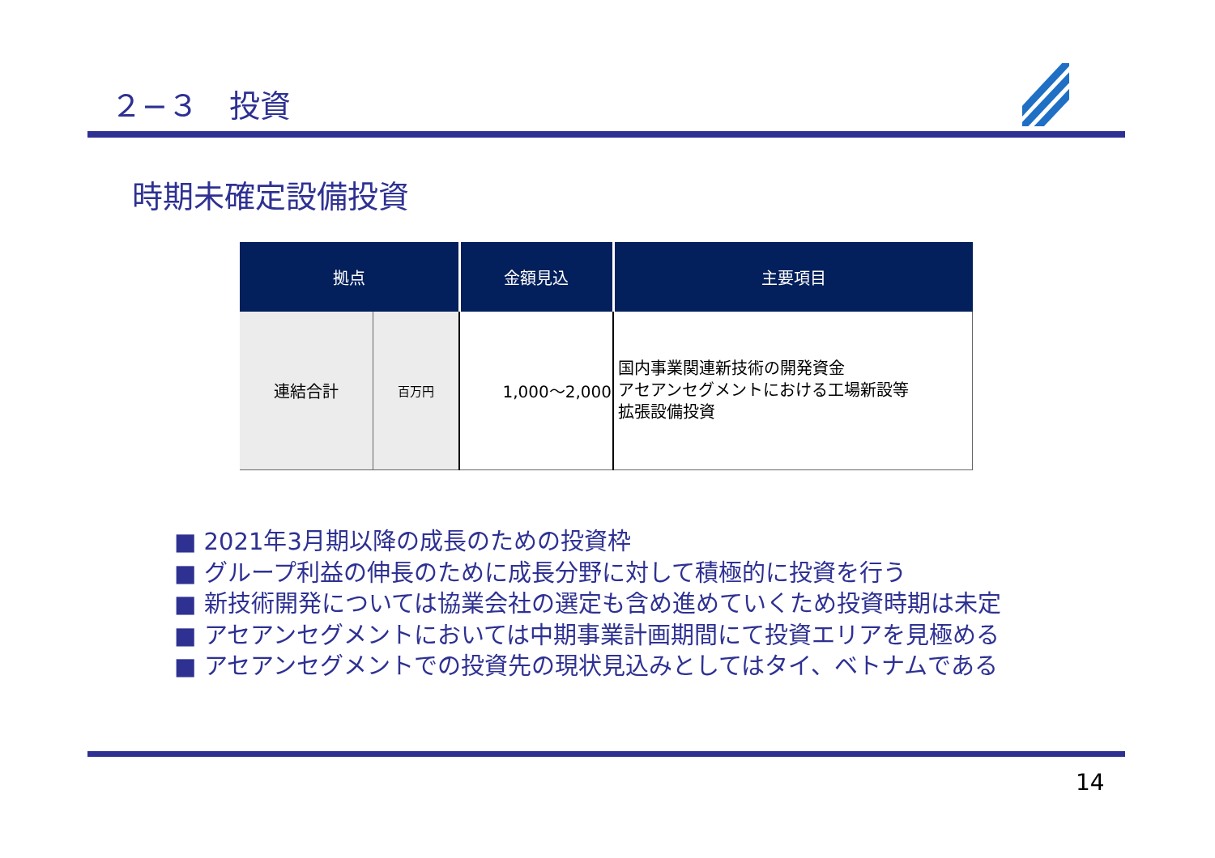２−３　投資
時期未確定設備投資
| 拠点 | | 金額見込 | 主要項目 |
| --- | --- | --- | --- |
| 連結合計 | 百万円 | 1,000～2,000 | 国内事業関連新技術の開発資金 アセアンセグメントにおける工場新設等 拡張設備投資 |
■ 2021年3月期以降の成長のための投資枠
■ グループ利益の伸長のために成長分野に対して積極的に投資を行う
■ 新技術開発については協業会社の選定も含め進めていくため投資時期は未定
■ アセアンセグメントにおいては中期事業計画期間にて投資エリアを見極める
■ アセアンセグメントでの投資先の現状見込みとしてはタイ、ベトナムである
14